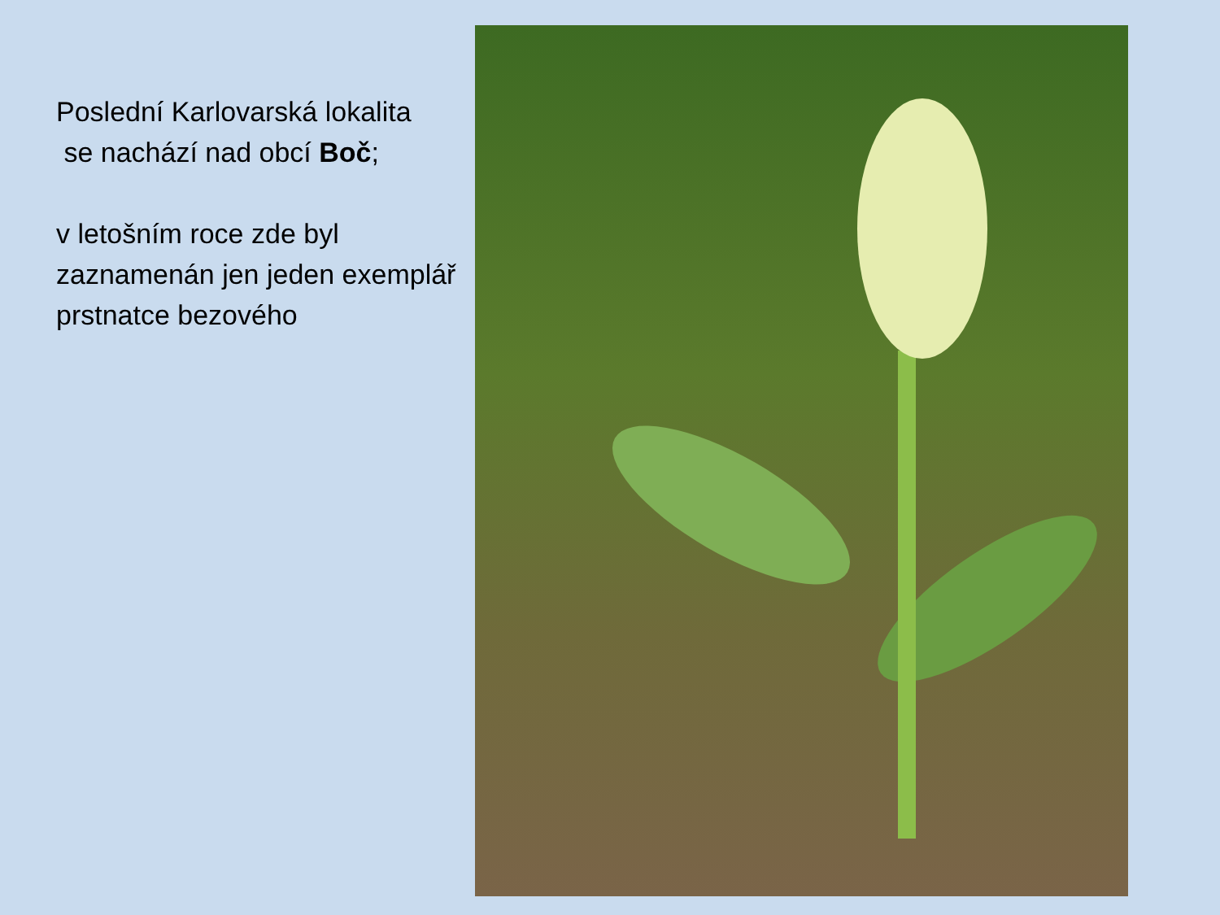Poslední Karlovarská lokalita
se nachází nad obcí Boč;
v letošním roce zde byl zaznamenán jen jeden exemplář prstnatce bezového